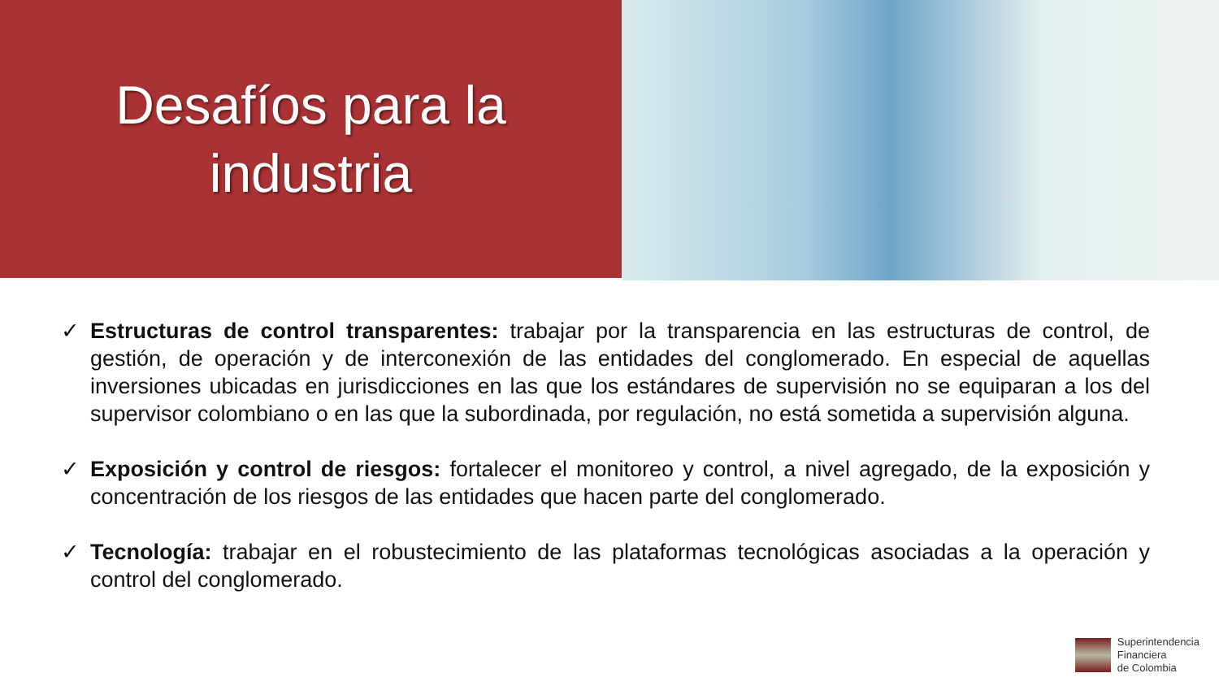Desafíos para la
industria
✓ Estructuras de control transparentes: trabajar por la transparencia en las estructuras de control, de gestión, de operación y de interconexión de las entidades del conglomerado. En especial de aquellas inversiones ubicadas en jurisdicciones en las que los estándares de supervisión no se equiparan a los del supervisor colombiano o en las que la subordinada, por regulación, no está sometida a supervisión alguna.
✓ Exposición y control de riesgos: fortalecer el monitoreo y control, a nivel agregado, de la exposición y concentración de los riesgos de las entidades que hacen parte del conglomerado.
✓ Tecnología: trabajar en el robustecimiento de las plataformas tecnológicas asociadas a la operación y control del conglomerado.
Superintendencia
Financiera
de Colombia